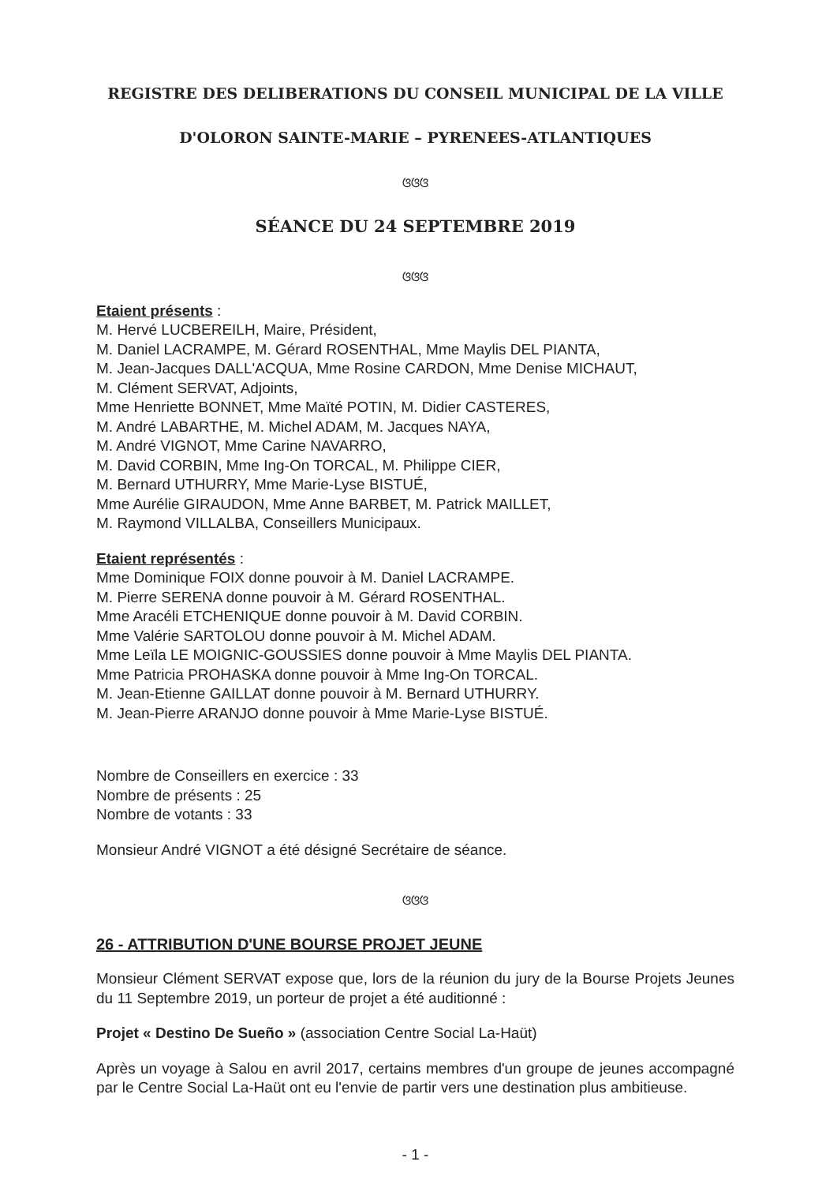REGISTRE DES DELIBERATIONS DU CONSEIL MUNICIPAL DE LA VILLE
D'OLORON SAINTE-MARIE – PYRENEES-ATLANTIQUES
ଓଓଓ
SÉANCE DU 24 SEPTEMBRE 2019
ଓଓଓ
Etaient présents :
M. Hervé LUCBEREILH, Maire, Président,
M. Daniel LACRAMPE, M. Gérard ROSENTHAL, Mme Maylis DEL PIANTA,
M. Jean-Jacques DALL'ACQUA, Mme Rosine CARDON, Mme Denise MICHAUT,
M. Clément SERVAT, Adjoints,
Mme Henriette BONNET, Mme Maïté POTIN, M. Didier CASTERES,
M. André LABARTHE, M. Michel ADAM, M. Jacques NAYA,
M. André VIGNOT, Mme Carine NAVARRO,
M. David CORBIN, Mme Ing-On TORCAL, M. Philippe CIER,
M. Bernard UTHURRY, Mme Marie-Lyse BISTUÉ,
Mme Aurélie GIRAUDON, Mme Anne BARBET, M. Patrick MAILLET,
M. Raymond VILLALBA, Conseillers Municipaux.
Etaient représentés :
Mme Dominique FOIX donne pouvoir à M. Daniel LACRAMPE.
M. Pierre SERENA donne pouvoir à M. Gérard ROSENTHAL.
Mme Aracéli ETCHENIQUE donne pouvoir à M. David CORBIN.
Mme Valérie SARTOLOU donne pouvoir à M. Michel ADAM.
Mme Leïla LE MOIGNIC-GOUSSIES donne pouvoir à Mme Maylis DEL PIANTA.
Mme Patricia PROHASKA donne pouvoir à Mme Ing-On TORCAL.
M. Jean-Etienne GAILLAT donne pouvoir à M. Bernard UTHURRY.
M. Jean-Pierre ARANJO donne pouvoir à Mme Marie-Lyse BISTUÉ.
Nombre de Conseillers en exercice : 33
Nombre de présents : 25
Nombre de votants : 33
Monsieur André VIGNOT a été désigné Secrétaire de séance.
ଓଓଓ
26 - ATTRIBUTION D'UNE BOURSE PROJET JEUNE
Monsieur Clément SERVAT expose que, lors de la réunion du jury de la Bourse Projets Jeunes du 11 Septembre 2019, un porteur de projet a été auditionné :
Projet « Destino De Sueño » (association Centre Social La-Haüt)
Après un voyage à Salou en avril 2017, certains membres d'un groupe de jeunes accompagné par le Centre Social La-Haüt ont eu l'envie de partir vers une destination plus ambitieuse.
- 1 -